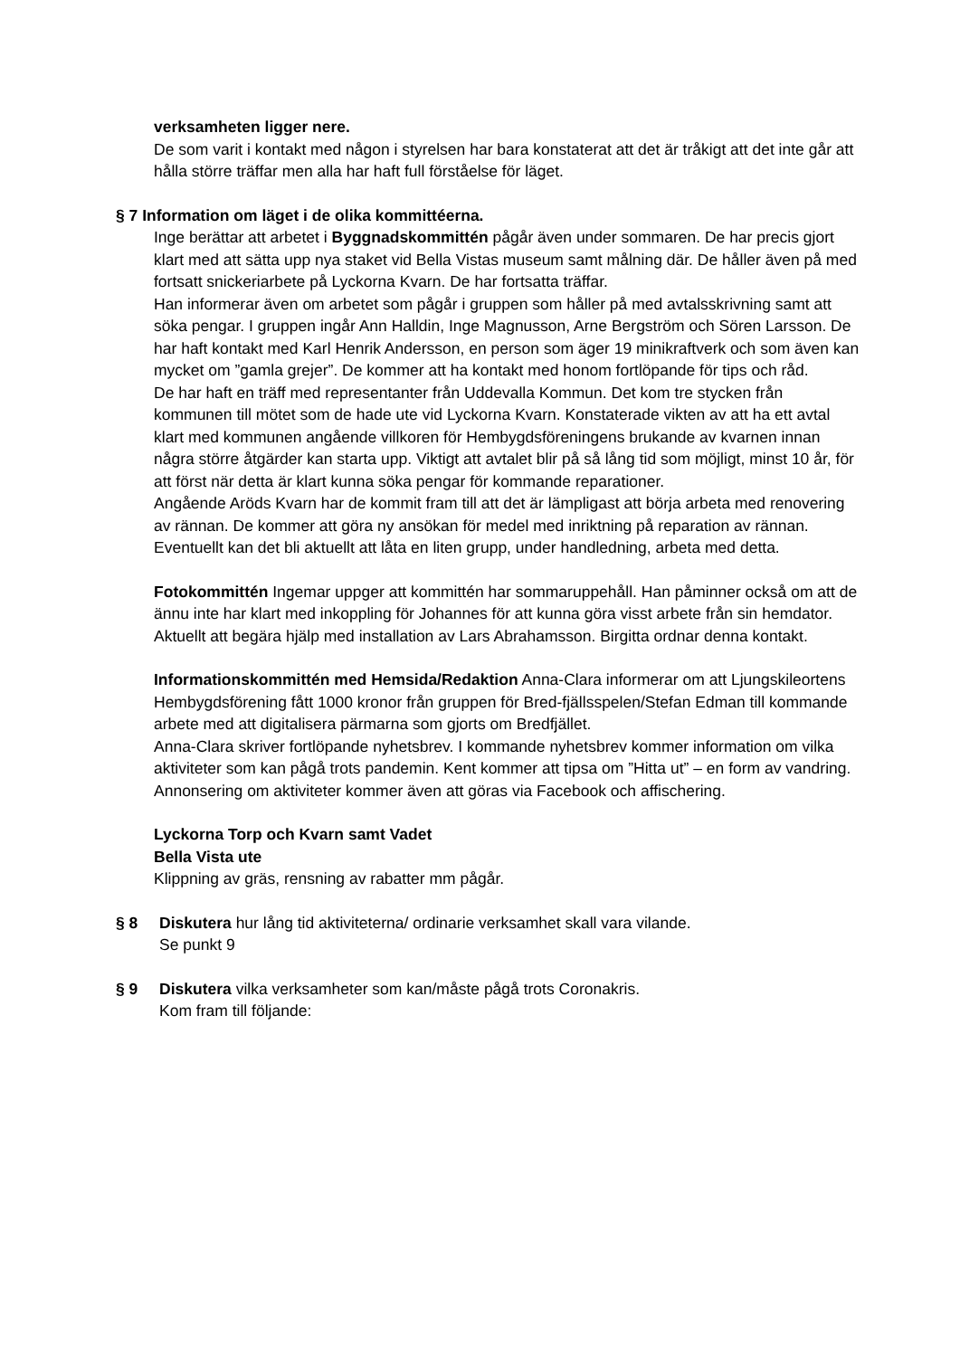verksamheten ligger nere.
De som varit i kontakt med någon i styrelsen har bara konstaterat att det är tråkigt att det inte går att hålla större träffar men alla har haft full förståelse för läget.
§ 7 Information om läget i de olika kommittéerna.
Inge berättar att arbetet i Byggnadskommittén pågår även under sommaren. De har precis gjort klart med att sätta upp nya staket vid Bella Vistas museum samt målning där. De håller även på med fortsatt snickeriarbete på Lyckorna Kvarn. De har fortsatta träffar.
Han informerar även om arbetet som pågår i gruppen som håller på med avtalsskrivning samt att söka pengar. I gruppen ingår Ann Halldin, Inge Magnusson, Arne Bergström och Sören Larsson. De har haft kontakt med Karl Henrik Andersson, en person som äger 19 minikraftverk och som även kan mycket om ”gamla grejer”. De kommer att ha kontakt med honom fortlöpande för tips och råd.
De har haft en träff med representanter från Uddevalla Kommun. Det kom tre stycken från kommunen till mötet som de hade ute vid Lyckorna Kvarn. Konstaterade vikten av att ha ett avtal klart med kommunen angående villkoren för Hembygdsföreningens brukande av kvarnen innan några större åtgärder kan starta upp. Viktigt att avtalet blir på så lång tid som möjligt, minst 10 år, för att först när detta är klart kunna söka pengar för kommande reparationer.
Angående Aröds Kvarn har de kommit fram till att det är lämpligast att börja arbeta med renovering av rännan. De kommer att göra ny ansökan för medel med inriktning på reparation av rännan. Eventuellt kan det bli aktuellt att låta en liten grupp, under handledning, arbeta med detta.
Fotokommittén Ingemar uppger att kommittén har sommaruppehåll. Han påminner också om att de ännu inte har klart med inkoppling för Johannes för att kunna göra visst arbete från sin hemdator. Aktuellt att begära hjälp med installation av Lars Abrahamsson. Birgitta ordnar denna kontakt.
Informationskommittén med Hemsida/Redaktion Anna-Clara informerar om att Ljungskileortens Hembygdsförening fått 1000 kronor från gruppen för Bred-fjällsspelen/Stefan Edman till kommande arbete med att digitalisera pärmarna som gjorts om Bredfjället.
Anna-Clara skriver fortlöpande nyhetsbrev. I kommande nyhetsbrev kommer information om vilka aktiviteter som kan pågå trots pandemin. Kent kommer att tipsa om ”Hitta ut” – en form av vandring. Annonsering om aktiviteter kommer även att göras via Facebook och affischering.
Lyckorna Torp och Kvarn samt Vadet
Bella Vista ute
Klippning av gräs, rensning av rabatter mm pågår.
§ 8 Diskutera hur lång tid aktiviteterna/ ordinarie verksamhet skall vara vilande.
Se punkt 9
§ 9 Diskutera vilka verksamheter som kan/måste pågå trots Coronakris.
Kom fram till följande: